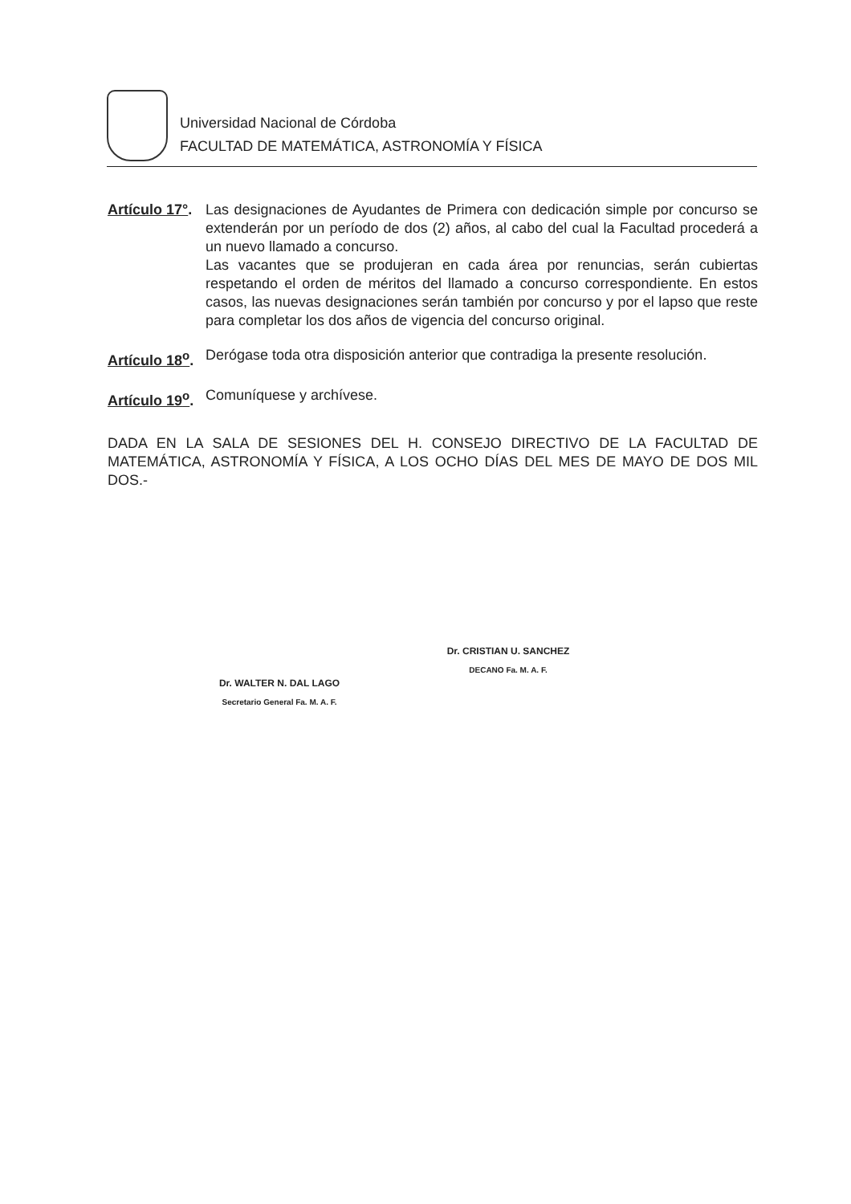Universidad Nacional de Córdoba
FACULTAD DE MATEMÁTICA, ASTRONOMÍA Y FÍSICA
Artículo 17°.
Las designaciones de Ayudantes de Primera con dedicación simple por concurso se extenderán por un período de dos (2) años, al cabo del cual la Facultad procederá a un nuevo llamado a concurso.
Las vacantes que se produjeran en cada área por renuncias, serán cubiertas respetando el orden de méritos del llamado a concurso correspondiente. En estos casos, las nuevas designaciones serán también por concurso y por el lapso que reste para completar los dos años de vigencia del concurso original.
Artículo 18<sup>o</sup>.
Derógase toda otra disposición anterior que contradiga la presente resolución.
Artículo 19<sup>o</sup>.
Comuníquese y archívese.
DADA EN LA SALA DE SESIONES DEL H. CONSEJO DIRECTIVO DE LA FACULTAD DE MATEMÁTICA, ASTRONOMÍA Y FÍSICA, A LOS OCHO DÍAS DEL MES DE MAYO DE DOS MIL DOS.-
Dr. WALTER N. DAL LAGO
Secretario General Fa. M. A. F.
Dr. CRISTIAN U. SANCHEZ
DECANO Fa. M. A. F.